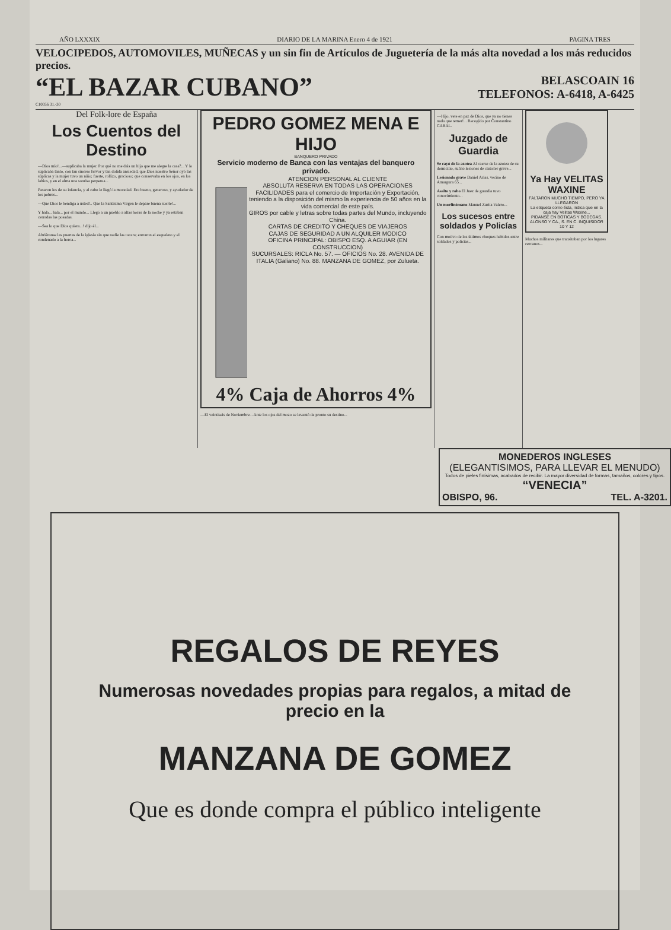AÑO LXXXIX DIARIO DE LA MARINA Enero 4 de 1921 PAGINA TRES
VELOCIPEDOS, AUTOMOVILES, MUÑECAS y un sin fin de Artículos de Juguetería de la más alta novedad a los más reducidos precios.
“EL BAZAR CUBANO”
BELASCOAIN 16
TELEFONOS: A-6418, A-6425
C10056 31.-30
Del Folk-lore de España
Los Cuentos del Destino
—Dios mío!...—suplicaba la mujer. Por qué no me dais un hijo que me alegre la casa?... Y lo suplicaba tanto, con tan sincero fervor y tan dolida ansiedad, que Dios nuestro Señor oyó las súplicas y la mujer tuvo un niño; fuerte, rollizo, gracioso; que conservaba en los ojos, en los labios, y en el alma una sonrisa perpetua...
Pasaron los de su infancia, y al cabo le llegó la mocedad. Era bueno, generoso, y ayudador de los pobres...
—Que Dios le bendiga a usted!.. Que la Santísima Virgen le depare buena suerte!...
Y hala... hala... por el mundo... Llegó a un pueblo a altas horas de la noche y ya estaban cerradas las posadas.
—Sea lo que Dios quiera...! dijo él...
Abriéronse las puertas de la iglesia sin que nadie las tocara; entraron el esqueleto y el condenado a la horca...
PEDRO GOMEZ MENA E HIJO
BANQUERO PRIVADO
Servicio moderno de Banca con las ventajas del banquero privado.
ATENCION PERSONAL AL CLIENTE
ABSOLUTA RESERVA EN TODAS LAS OPERACIONES
FACILIDADES para el comercio de Importación y Exportación, teniendo a la disposición del mismo la experiencia de 50 años en la vida comercial de este país.
GIROS por cable y letras sobre todas partes del Mundo, incluyendo China.
CARTAS DE CREDITO Y CHEQUES DE VIAJEROS
CAJAS DE SEGURIDAD A UN ALQUILER MODICO
OFICINA PRINCIPAL: OBISPO ESQ. A AGUIAR (EN CONSTRUCCION)
SUCURSALES: RICLA No. 57. — OFICIOS No. 28. AVENIDA DE ITALIA (Galiano) No. 88. MANZANA DE GOMEZ, por Zulueta.
4% Caja de Ahorros 4%
—El veintiseis de Noviembre... Ante los ojos del mozo se levantó de pronto su destino...
—Hijo, vete en paz de Dios, que ya no tienes nada que temer!... Recogido por Constantino CABAL.
Juzgado de Guardia
Se cayó de la azotea Al caerse de la azotea de su domicilio, sufrió lesiones de carácter grave...
Lesionado grave Daniel Arias, vecino de Amargura 65...
Asalto y robo El Juez de guardia tuvo conocimiento...
Un morfinómano Manuel Zurita Valero...
Los sucesos entre soldados y Policías
Con motivo de los últimos choques habidos entre soldados y policías...
Ya Hay VELITAS WAXINE
FALTARON MUCHO TIEMPO, PERO YA LLEGARON
La etiqueta como ésta, indica que en la caja hay Velitas Waxine...
PIDANSE EN BOTICAS Y BODEGAS. ALONSO Y CA., S. EN C. INQUISIDOR 10 Y 12
Muchos militares que transitaban por los lugares cercanos...
MONEDEROS INGLESES
(ELEGANTISIMOS, PARA LLEVAR EL MENUDO)
Todos de pieles finísimas, acabados de recibir. La mayor diversidad de formas, tamaños, colores y tipos.
“VENECIA”
OBISPO, 96. TEL. A-3201.
REGALOS DE REYES
Numerosas novedades propias para regalos, a mitad de precio en la
MANZANA DE GOMEZ
Que es donde compra el público inteligente